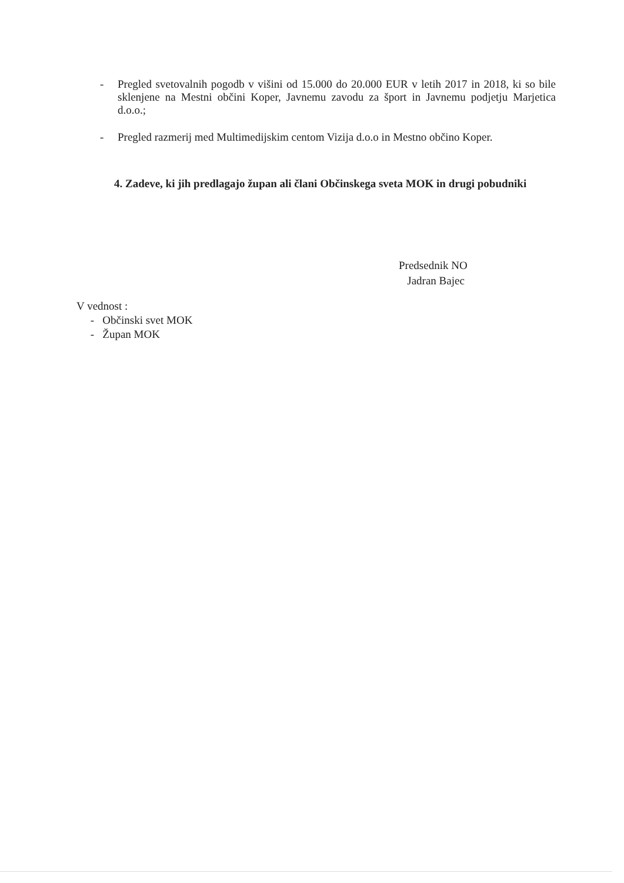- Pregled svetovalnih pogodb v višini od 15.000 do 20.000 EUR v letih 2017 in 2018, ki so bile sklenjene na Mestni občini Koper, Javnemu zavodu za šport in Javnemu podjetju Marjetica d.o.o.;
- Pregled razmerij med Multimedijskim centom Vizija d.o.o in Mestno občino Koper.
4. Zadeve, ki jih predlagajo župan ali člani Občinskega sveta MOK in drugi pobudniki
Predsednik NO
Jadran Bajec
V vednost :
- Občinski svet MOK
- Župan MOK